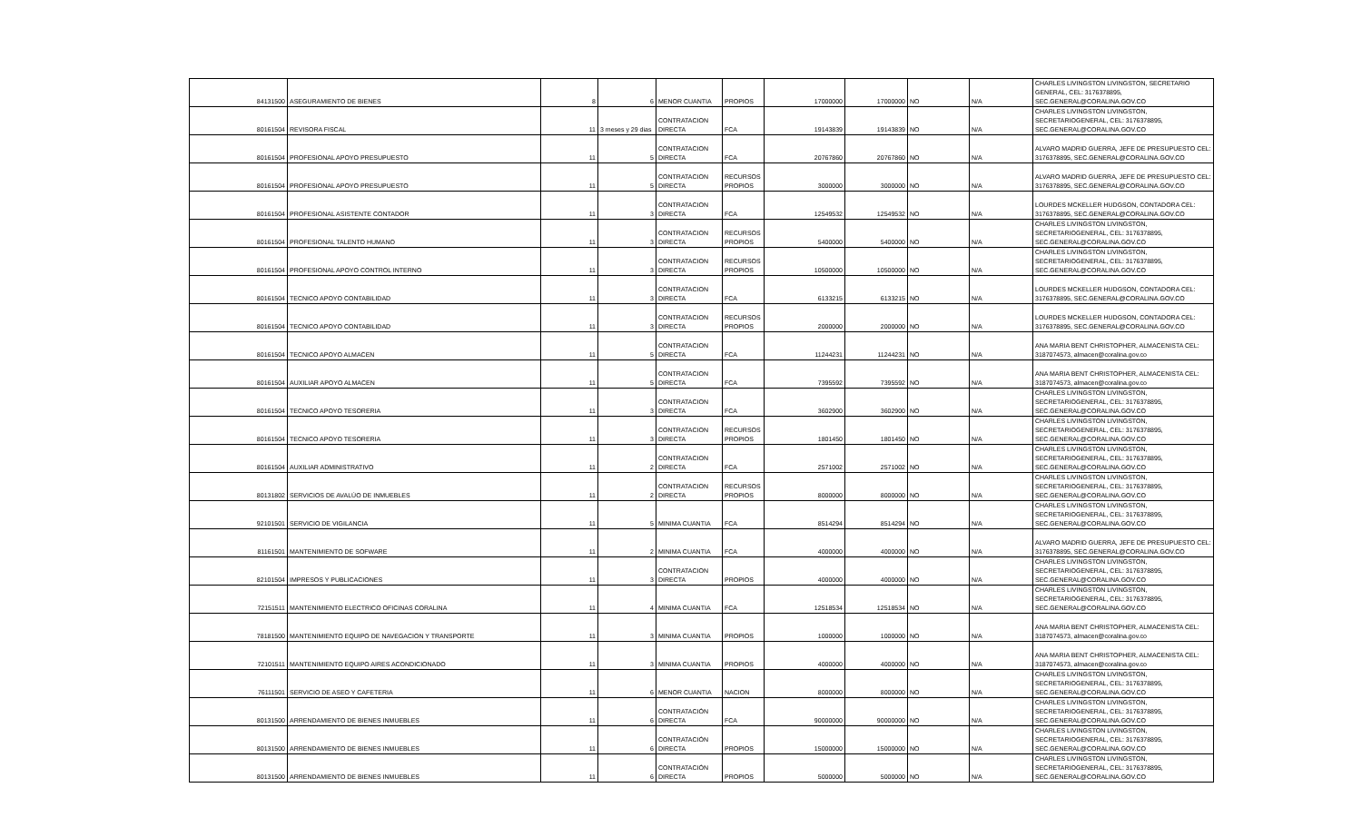| 84131500 | ASEGURAMIENTO DE BIENES | 8 | 6 | MENOR CUANTIA | PROPIOS | 17000000 | 17000000 | NO | N/A | CHARLES LIVINGSTON LIVINGSTON, SECRETARIO GENERAL, CEL: 3176378895, SEC.GENERAL@CORALINA.GOV.CO |
| 80161504 | REVISORA FISCAL | 11 | 3 meses y 29 dias | CONTRATACION DIRECTA | FCA | 19143839 | 19143839 | NO | N/A | CHARLES LIVINGSTON LIVINGSTON, SECRETARIOGENERAL, CEL: 3176378895, SEC.GENERAL@CORALINA.GOV.CO |
| 80161504 | PROFESIONAL APOYO PRESUPUESTO | 11 | 5 | CONTRATACION DIRECTA | FCA | 20767860 | 20767860 | NO | N/A | ALVARO MADRID GUERRA, JEFE DE PRESUPUESTO CEL: 3176378895, SEC.GENERAL@CORALINA.GOV.CO |
| 80161504 | PROFESIONAL APOYO PRESUPUESTO | 11 | 5 | CONTRATACION DIRECTA | RECURSOS PROPIOS | 3000000 | 3000000 | NO | N/A | ALVARO MADRID GUERRA, JEFE DE PRESUPUESTO CEL: 3176378895, SEC.GENERAL@CORALINA.GOV.CO |
| 80161504 | PROFESIONAL ASISTENTE CONTADOR | 11 | 3 | CONTRATACION DIRECTA | FCA | 12549532 | 12549532 | NO | N/A | LOURDES MCKELLER HUDGSON, CONTADORA CEL: 3176378895, SEC.GENERAL@CORALINA.GOV.CO |
| 80161504 | PROFESIONAL TALENTO HUMANO | 11 | 3 | CONTRATACION DIRECTA | RECURSOS PROPIOS | 5400000 | 5400000 | NO | N/A | CHARLES LIVINGSTON LIVINGSTON, SECRETARIOGENERAL, CEL: 3176378895, SEC.GENERAL@CORALINA.GOV.CO |
| 80161504 | PROFESIONAL APOYO CONTROL INTERNO | 11 | 3 | CONTRATACION DIRECTA | RECURSOS PROPIOS | 10500000 | 10500000 | NO | N/A | CHARLES LIVINGSTON LIVINGSTON, SECRETARIOGENERAL, CEL: 3176378895, SEC.GENERAL@CORALINA.GOV.CO |
| 80161504 | TECNICO APOYO CONTABILIDAD | 11 | 3 | CONTRATACION DIRECTA | FCA | 6133215 | 6133215 | NO | N/A | LOURDES MCKELLER HUDGSON, CONTADORA CEL: 3176378895, SEC.GENERAL@CORALINA.GOV.CO |
| 80161504 | TECNICO APOYO CONTABILIDAD | 11 | 3 | CONTRATACION DIRECTA | RECURSOS PROPIOS | 2000000 | 2000000 | NO | N/A | LOURDES MCKELLER HUDGSON, CONTADORA CEL: 3176378895, SEC.GENERAL@CORALINA.GOV.CO |
| 80161504 | TECNICO APOYO ALMACEN | 11 | 5 | CONTRATACION DIRECTA | FCA | 11244231 | 11244231 | NO | N/A | ANA MARIA BENT CHRISTOPHER, ALMACENISTA CEL: 3187074573, almacen@coralina.gov.co |
| 80161504 | AUXILIAR APOYO ALMACEN | 11 | 5 | CONTRATACION DIRECTA | FCA | 7395592 | 7395592 | NO | N/A | ANA MARIA BENT CHRISTOPHER, ALMACENISTA CEL: 3187074573, almacen@coralina.gov.co |
| 80161504 | TECNICO APOYO TESORERIA | 11 | 3 | CONTRATACION DIRECTA | FCA | 3602900 | 3602900 | NO | N/A | CHARLES LIVINGSTON LIVINGSTON, SECRETARIOGENERAL, CEL: 3176378895, SEC.GENERAL@CORALINA.GOV.CO |
| 80161504 | TECNICO APOYO TESORERIA | 11 | 3 | CONTRATACION DIRECTA | RECURSOS PROPIOS | 1801450 | 1801450 | NO | N/A | CHARLES LIVINGSTON LIVINGSTON, SECRETARIOGENERAL, CEL: 3176378895, SEC.GENERAL@CORALINA.GOV.CO |
| 80161504 | AUXILIAR ADMINISTRATIVO | 11 | 2 | CONTRATACION DIRECTA | FCA | 2571002 | 2571002 | NO | N/A | CHARLES LIVINGSTON LIVINGSTON, SECRETARIOGENERAL, CEL: 3176378895, SEC.GENERAL@CORALINA.GOV.CO |
| 80131802 | SERVICIOS DE AVALÚO DE INMUEBLES | 11 | 2 | CONTRATACION DIRECTA | RECURSOS PROPIOS | 8000000 | 8000000 | NO | N/A | CHARLES LIVINGSTON LIVINGSTON, SECRETARIOGENERAL, CEL: 3176378895, SEC.GENERAL@CORALINA.GOV.CO |
| 92101501 | SERVICIO DE VIGILANCIA | 11 | 5 | MINIMA CUANTIA | FCA | 8514294 | 8514294 | NO | N/A | CHARLES LIVINGSTON LIVINGSTON, SECRETARIOGENERAL, CEL: 3176378895, SEC.GENERAL@CORALINA.GOV.CO |
| 81161501 | MANTENIMIENTO DE SOFWARE | 11 | 2 | MINIMA CUANTIA | FCA | 4000000 | 4000000 | NO | N/A | ALVARO MADRID GUERRA, JEFE DE PRESUPUESTO CEL: 3176378895, SEC.GENERAL@CORALINA.GOV.CO |
| 82101504 | IMPRESOS Y PUBLICACIONES | 11 | 3 | CONTRATACION DIRECTA | PROPIOS | 4000000 | 4000000 | NO | N/A | CHARLES LIVINGSTON LIVINGSTON, SECRETARIOGENERAL, CEL: 3176378895, SEC.GENERAL@CORALINA.GOV.CO |
| 72151511 | MANTENIMIENTO ELECTRICO OFICINAS CORALINA | 11 | 4 | MINIMA CUANTIA | FCA | 12518534 | 12518534 | NO | N/A | CHARLES LIVINGSTON LIVINGSTON, SECRETARIOGENERAL, CEL: 3176378895, SEC.GENERAL@CORALINA.GOV.CO |
| 78181500 | MANTENIMIENTO EQUIPO DE NAVEGACION Y TRANSPORTE | 11 | 3 | MINIMA CUANTIA | PROPIOS | 1000000 | 1000000 | NO | N/A | ANA MARIA BENT CHRISTOPHER, ALMACENISTA CEL: 3187074573, almacen@coralina.gov.co |
| 72101511 | MANTENIMIENTO EQUIPO AIRES ACONDICIONADO | 11 | 3 | MINIMA CUANTIA | PROPIOS | 4000000 | 4000000 | NO | N/A | ANA MARIA BENT CHRISTOPHER, ALMACENISTA CEL: 3187074573, almacen@coralina.gov.co |
| 76111501 | SERVICIO DE ASEO Y CAFETERIA | 11 | 6 | MENOR CUANTIA | NACION | 8000000 | 8000000 | NO | N/A | CHARLES LIVINGSTON LIVINGSTON, SECRETARIOGENERAL, CEL: 3176378895, SEC.GENERAL@CORALINA.GOV.CO |
| 80131500 | ARRENDAMIENTO DE BIENES INMUEBLES | 11 | 6 | CONTRATACIÓN DIRECTA | FCA | 90000000 | 90000000 | NO | N/A | CHARLES LIVINGSTON LIVINGSTON, SECRETARIOGENERAL, CEL: 3176378895, SEC.GENERAL@CORALINA.GOV.CO |
| 80131500 | ARRENDAMIENTO DE BIENES INMUEBLES | 11 | 6 | CONTRATACIÓN DIRECTA | PROPIOS | 15000000 | 15000000 | NO | N/A | CHARLES LIVINGSTON LIVINGSTON, SECRETARIOGENERAL, CEL: 3176378895, SEC.GENERAL@CORALINA.GOV.CO |
| 80131500 | ARRENDAMIENTO DE BIENES INMUEBLES | 11 | 6 | CONTRATACIÓN DIRECTA | PROPIOS | 5000000 | 5000000 | NO | N/A | CHARLES LIVINGSTON LIVINGSTON, SECRETARIOGENERAL, CEL: 3176378895, SEC.GENERAL@CORALINA.GOV.CO |